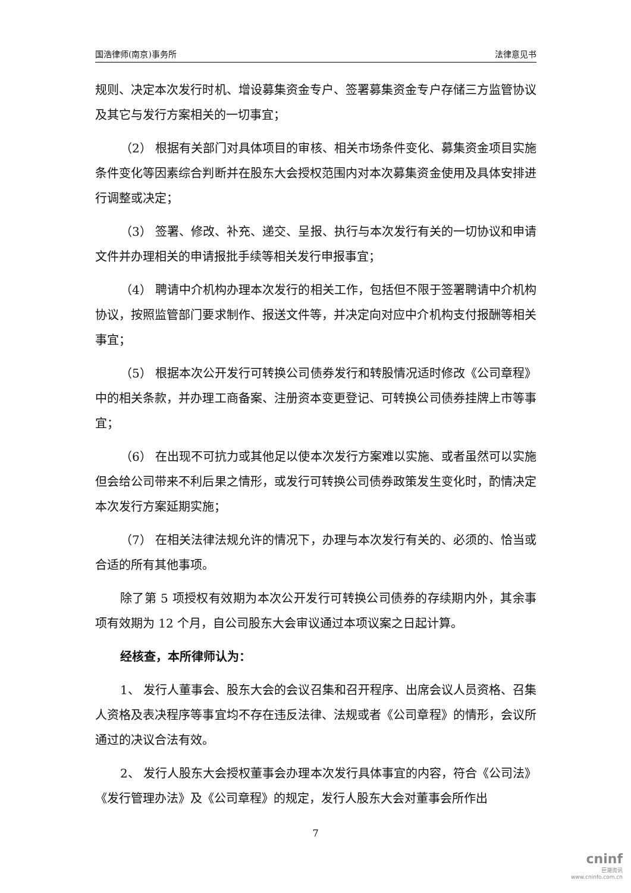国浩律师(南京)事务所 法律意见书
规则、决定本次发行时机、增设募集资金专户、签署募集资金专户存储三方监管协议及其它与发行方案相关的一切事宜；
（2） 根据有关部门对具体项目的审核、相关市场条件变化、募集资金项目实施条件变化等因素综合判断并在股东大会授权范围内对本次募集资金使用及具体安排进行调整或决定；
（3） 签署、修改、补充、递交、呈报、执行与本次发行有关的一切协议和申请文件并办理相关的申请报批手续等相关发行申报事宜；
（4） 聘请中介机构办理本次发行的相关工作，包括但不限于签署聘请中介机构协议，按照监管部门要求制作、报送文件等，并决定向对应中介机构支付报酬等相关事宜；
（5） 根据本次公开发行可转换公司债券发行和转股情况适时修改《公司章程》中的相关条款，并办理工商备案、注册资本变更登记、可转换公司债券挂牌上市等事宜；
（6） 在出现不可抗力或其他足以使本次发行方案难以实施、或者虽然可以实施但会给公司带来不利后果之情形，或发行可转换公司债券政策发生变化时，酌情决定本次发行方案延期实施；
（7） 在相关法律法规允许的情况下，办理与本次发行有关的、必须的、恰当或合适的所有其他事项。
除了第 5 项授权有效期为本次公开发行可转换公司债券的存续期内外，其余事项有效期为 12 个月，自公司股东大会审议通过本项议案之日起计算。
经核查，本所律师认为：
1、 发行人董事会、股东大会的会议召集和召开程序、出席会议人员资格、召集人资格及表决程序等事宜均不存在违反法律、法规或者《公司章程》的情形，会议所通过的决议合法有效。
2、 发行人股东大会授权董事会办理本次发行具体事宜的内容，符合《公司法》《发行管理办法》及《公司章程》的规定，发行人股东大会对董事会所作出
7
cninf
巨潮资讯
www.cninfo.com.cn